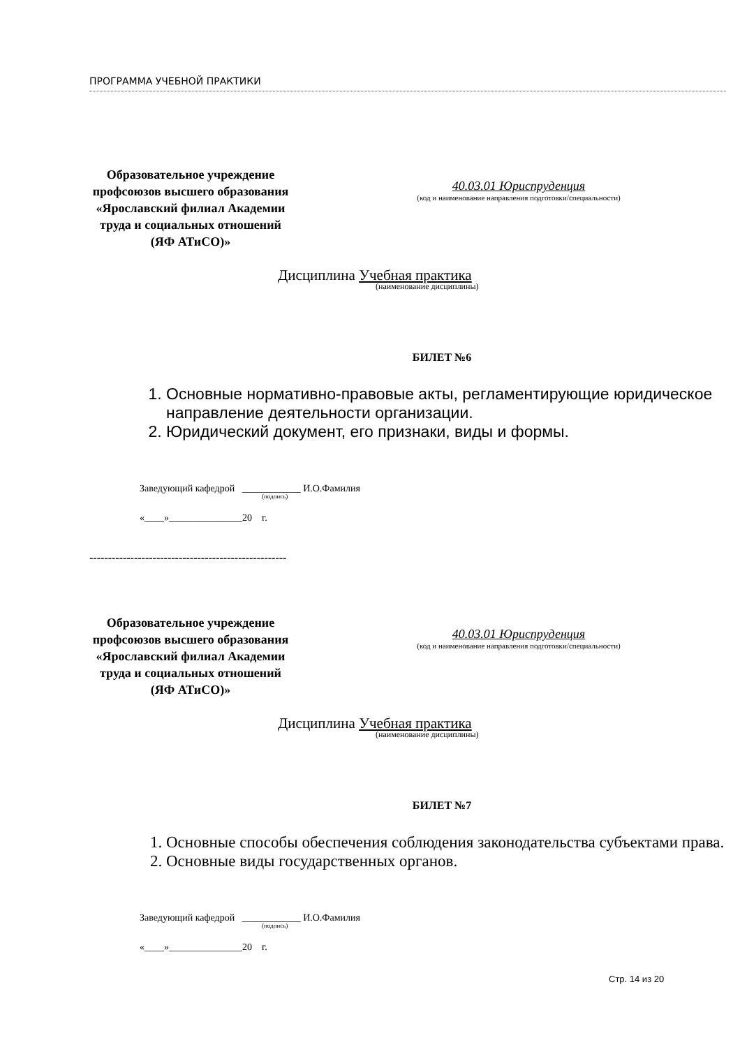ПРОГРАММА УЧЕБНОЙ ПРАКТИКИ
Образовательное учреждение профсоюзов высшего образования «Ярославский филиал Академии труда и социальных отношений (ЯФ АТиСО)»
40.03.01 Юриспруденция
(код и наименование направления подготовки/специальности)
Дисциплина Учебная практика
(наименование дисциплины)
БИЛЕТ №6
1. Основные нормативно-правовые акты, регламентирующие юридическое направление деятельности организации.
2. Юридический документ, его признаки, виды и формы.
Заведующий кафедрой ____________ И.О.Фамилия
(подпись)
«____»_______________20 г.
-----------------------------------------------------
Образовательное учреждение профсоюзов высшего образования «Ярославский филиал Академии труда и социальных отношений (ЯФ АТиСО)»
40.03.01 Юриспруденция
(код и наименование направления подготовки/специальности)
Дисциплина Учебная практика
(наименование дисциплины)
БИЛЕТ №7
1. Основные способы обеспечения соблюдения законодательства субъектами права.
2. Основные виды государственных органов.
Заведующий кафедрой ____________ И.О.Фамилия
(подпись)
«____»_______________20 г.
Стр. 14 из 20